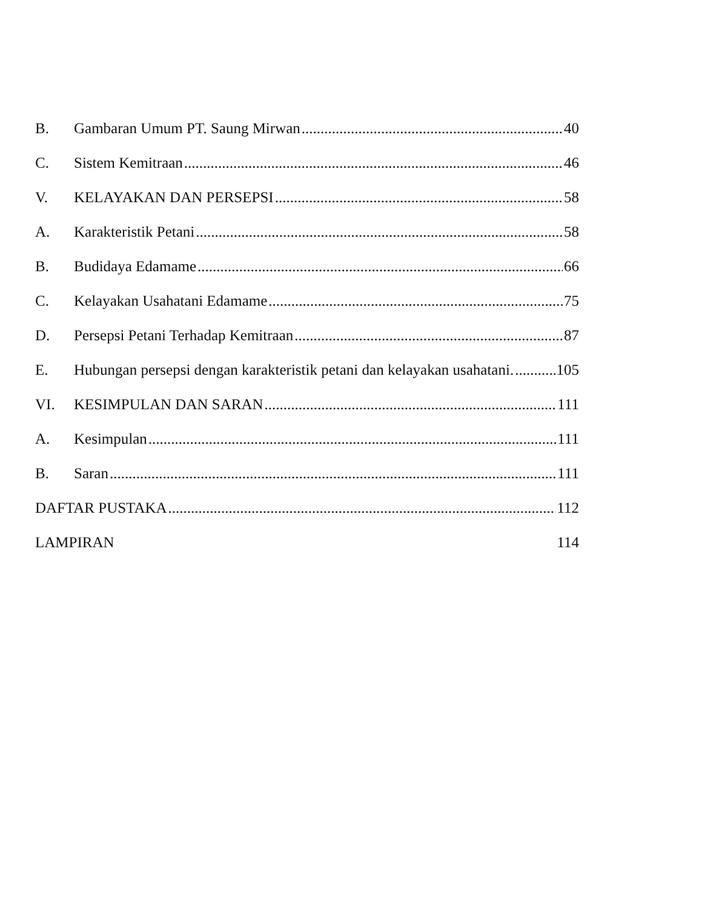B. Gambaran Umum PT. Saung Mirwan 40
C. Sistem Kemitraan 46
V. KELAYAKAN DAN PERSEPSI 58
A. Karakteristik Petani 58
B. Budidaya Edamame 66
C. Kelayakan Usahatani Edamame 75
D. Persepsi Petani Terhadap Kemitraan 87
E. Hubungan persepsi dengan karakteristik petani dan kelayakan usahatani. 105
VI. KESIMPULAN DAN SARAN 111
A. Kesimpulan 111
B. Saran 111
DAFTAR PUSTAKA 112
LAMPIRAN 114